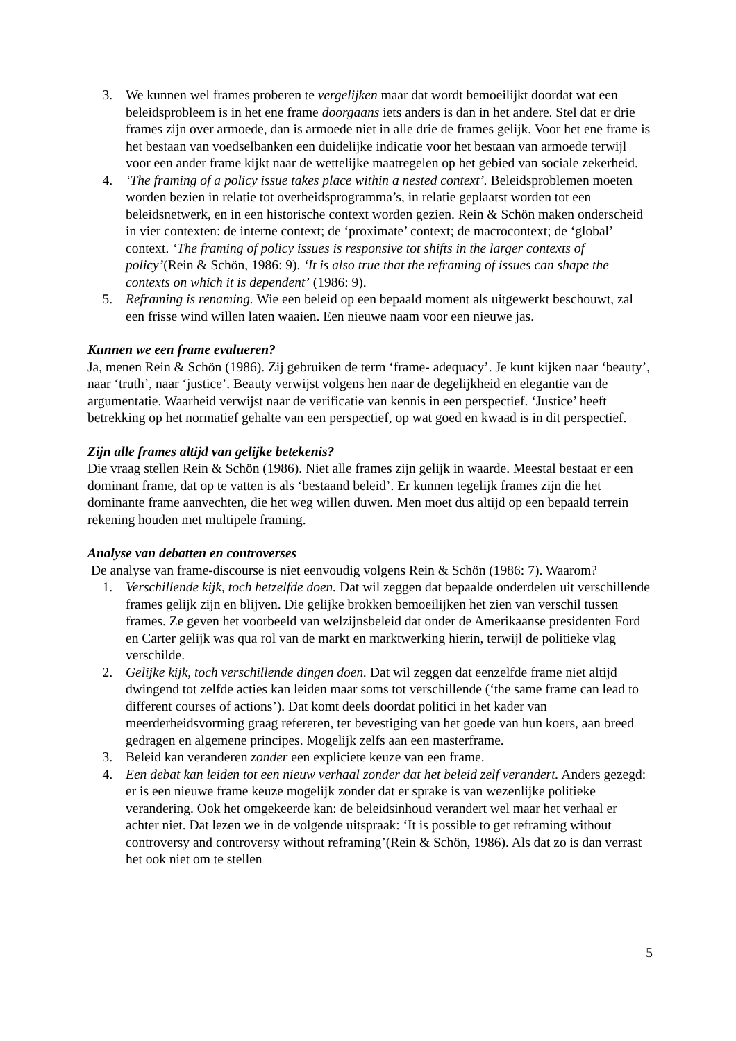3. We kunnen wel frames proberen te vergelijken maar dat wordt bemoeilijkt doordat wat een beleidsprobleem is in het ene frame doorgaans iets anders is dan in het andere. Stel dat er drie frames zijn over armoede, dan is armoede niet in alle drie de frames gelijk. Voor het ene frame is het bestaan van voedselbanken een duidelijke indicatie voor het bestaan van armoede terwijl voor een ander frame kijkt naar de wettelijke maatregelen op het gebied van sociale zekerheid.
4. ‘The framing of a policy issue takes place within a nested context’. Beleidsproblemen moeten worden bezien in relatie tot overheidsprogramma’s, in relatie geplaatst worden tot een beleidsnetwerk, en in een historische context worden gezien. Rein & Schön maken onderscheid in vier contexten: de interne context; de ‘proximate’ context; de macrocontext; de ‘global’ context. ‘The framing of policy issues is responsive tot shifts in the larger contexts of policy’(Rein & Schön, 1986: 9). ‘It is also true that the reframing of issues can shape the contexts on which it is dependent’ (1986: 9).
5. Reframing is renaming. Wie een beleid op een bepaald moment als uitgewerkt beschouwt, zal een frisse wind willen laten waaien. Een nieuwe naam voor een nieuwe jas.
Kunnen we een frame evalueren?
Ja, menen Rein & Schön (1986). Zij gebruiken de term ‘frame- adequacy’. Je kunt kijken naar ‘beauty’, naar ‘truth’, naar ‘justice’. Beauty verwijst volgens hen naar de degelijkheid en elegantie van de argumentatie. Waarheid verwijst naar de verificatie van kennis in een perspectief. ‘Justice’ heeft betrekking op het normatief gehalte van een perspectief, op wat goed en kwaad is in dit perspectief.
Zijn alle frames altijd van gelijke betekenis?
Die vraag stellen Rein & Schön (1986). Niet alle frames zijn gelijk in waarde. Meestal bestaat er een dominant frame, dat op te vatten is als ‘bestaand beleid’. Er kunnen tegelijk frames zijn die het dominante frame aanvechten, die het weg willen duwen. Men moet dus altijd op een bepaald terrein rekening houden met multipele framing.
Analyse van debatten en controverses
De analyse van frame-discourse is niet eenvoudig volgens Rein & Schön (1986: 7). Waarom?
1. Verschillende kijk, toch hetzelfde doen. Dat wil zeggen dat bepaalde onderdelen uit verschillende frames gelijk zijn en blijven. Die gelijke brokken bemoeilijken het zien van verschil tussen frames. Ze geven het voorbeeld van welzijnsbeleid dat onder de Amerikaanse presidenten Ford en Carter gelijk was qua rol van de markt en marktwerking hierin, terwijl de politieke vlag verschilde.
2. Gelijke kijk, toch verschillende dingen doen. Dat wil zeggen dat eenzelfde frame niet altijd dwingend tot zelfde acties kan leiden maar soms tot verschillende (‘the same frame can lead to different courses of actions’). Dat komt deels doordat politici in het kader van meerderheidsvorming graag refereren, ter bevestiging van het goede van hun koers, aan breed gedragen en algemene principes. Mogelijk zelfs aan een masterframe.
3. Beleid kan veranderen zonder een expliciete keuze van een frame.
4. Een debat kan leiden tot een nieuw verhaal zonder dat het beleid zelf verandert. Anders gezegd: er is een nieuwe frame keuze mogelijk zonder dat er sprake is van wezenlijke politieke verandering. Ook het omgekeerde kan: de beleidsinhoud verandert wel maar het verhaal er achter niet. Dat lezen we in de volgende uitspraak: ‘It is possible to get reframing without controversy and controversy without reframing’(Rein & Schön, 1986). Als dat zo is dan verrast het ook niet om te stellen
5